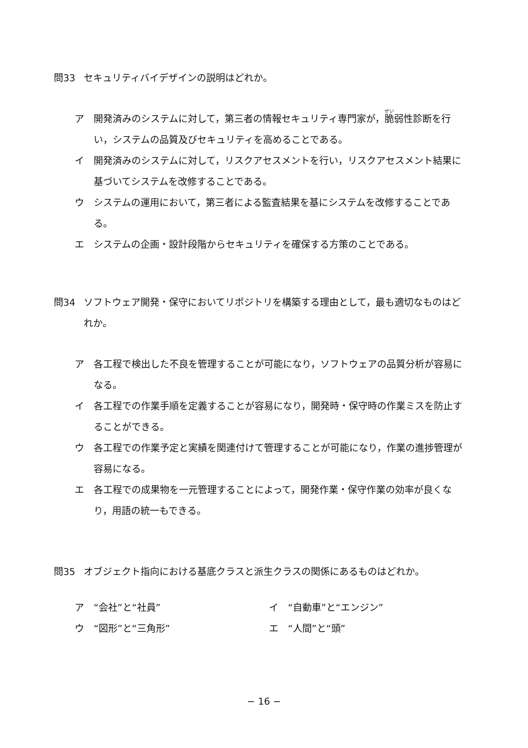問33 セキュリティバイデザインの説明はどれか。
ア 開発済みのシステムに対して，第三者の情報セキュリティ専門家が，脆弱性診断を行い，システムの品質及びセキュリティを高めることである。
イ 開発済みのシステムに対して，リスクアセスメントを行い，リスクアセスメント結果に基づいてシステムを改修することである。
ウ システムの運用において，第三者による監査結果を基にシステムを改修することである。
エ システムの企画・設計段階からセキュリティを確保する方策のことである。
問34 ソフトウェア開発・保守においてリポジトリを構築する理由として，最も適切なものはどれか。
ア 各工程で検出した不良を管理することが可能になり，ソフトウェアの品質分析が容易になる。
イ 各工程での作業手順を定義することが容易になり，開発時・保守時の作業ミスを防止することができる。
ウ 各工程での作業予定と実績を関連付けて管理することが可能になり，作業の進捗管理が容易になる。
エ 各工程での成果物を一元管理することによって，開発作業・保守作業の効率が良くなり，用語の統一もできる。
問35 オブジェクト指向における基底クラスと派生クラスの関係にあるものはどれか。
ア　“会社”と“社員”
イ　“自動車”と“エンジン”
ウ　“図形”と“三角形”
エ　“人間”と“頭”
− 16 −